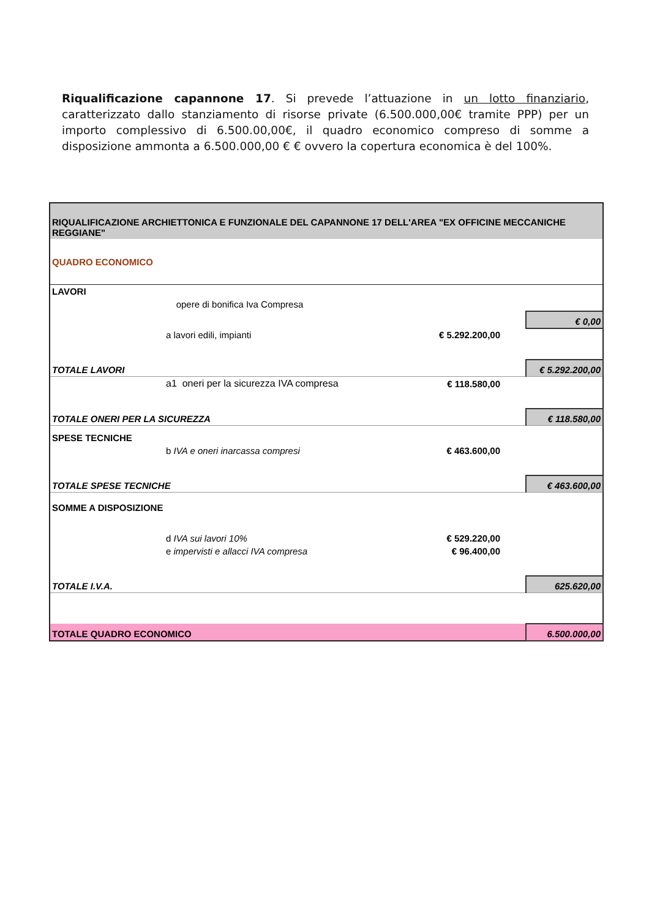Riqualificazione capannone 17. Si prevede l’attuazione in un lotto finanziario, caratterizzato dallo stanziamento di risorse private (6.500.000,00€ tramite PPP) per un importo complessivo di 6.500.00,00€, il quadro economico compreso di somme a disposizione ammonta a 6.500.000,00 € € ovvero la copertura economica è del 100%.
| RIQUALIFICAZIONE ARCHIETTONICA E FUNZIONALE DEL CAPANNONE 17 DELL'AREA "EX OFFICINE MECCANICHE REGGIANE" | | | | |
| QUADRO ECONOMICO | | | | |
| LAVORI | | | | |
| | opere di bonifica Iva Compresa | | | |
| | | | | € 0,00 |
| | a lavori edili, impianti | € 5.292.200,00 | | |
| TOTALE LAVORI | | | | € 5.292.200,00 |
| | a1 oneri per la sicurezza IVA compresa | € 118.580,00 | | |
| TOTALE ONERI PER LA SICUREZZA | | | | € 118.580,00 |
| SPESE TECNICHE | | | | |
| | b IVA e oneri inarcassa compresi | € 463.600,00 | | |
| TOTALE SPESE TECNICHE | | | | € 463.600,00 |
| SOMME A DISPOSIZIONE | | | | |
| | d IVA sui lavori 10% | € 529.220,00 | | |
| | e impervisti e allacci IVA compresa | € 96.400,00 | | |
| TOTALE I.V.A. | | | | 625.620,00 |
| TOTALE QUADRO ECONOMICO | | | | 6.500.000,00 |